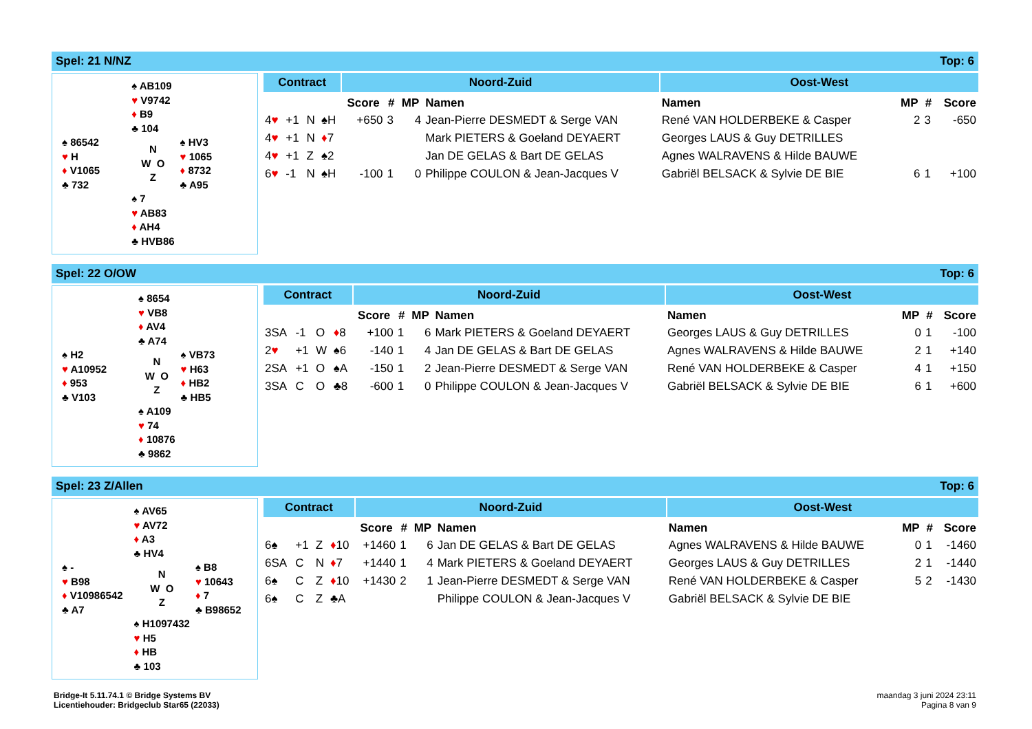Spel: 21 N/NZ Top: 6
| | | ♠ AB109 ♥ V9742 ♦ B9 ♣ 104 | |
| ♠ 86542 ♥ H ♦ V1065 ♣ 732 | | N W O Z | ♠ HV3 ♥ 1065 ♦ 8732 ♣ A95 |
| | | ♠ 7 ♥ AB83 ♦ AH4 ♣ HVB86 | |
| Contract | | | | Noord-Zuid | | | | Oost-West | | | |
| --- | --- | --- | --- | --- | --- | --- | --- | --- | --- | --- | --- |
| | | | | Score | # | MP | Namen | Namen | MP | # | Score |
| 4 ♥ | +1 | N | ♠H | +650 | 3 | 4 | Jean-Pierre DESMEDT & Serge VAN | René VAN HOLDERBEKE & Casper | 2 | 3 | -650 |
| 4 ♥ | +1 | N | ♦ 7 | | | | Mark PIETERS & Goeland DEYAERT | Georges LAUS & Guy DETRILLES | | | |
| 4 ♥ | +1 | Z | ♠2 | | | | Jan DE GELAS & Bart DE GELAS | Agnes WALRAVENS & Hilde BAUWE | | | |
| 6 ♥ | -1 | N | ♠H | -100 | 1 | 0 | Philippe COULON & Jean-Jacques V | Gabriël BELSACK & Sylvie DE BIE | 6 | 1 | +100 |
Spel: 22 O/OW Top: 6
| | | ♠ 8654 ♥ VB8 ♦ AV4 ♣ A74 | |
| ♠ H2 ♥ A10952 ♦ 953 ♣ V103 | | N W O Z | ♠ VB73 ♥ H63 ♦ HB2 ♣ HB5 |
| | | ♠ A109 ♥ 74 ♦ 10876 ♣ 9862 | |
| Contract | | | | Noord-Zuid | | | | Oost-West | | | |
| --- | --- | --- | --- | --- | --- | --- | --- | --- | --- | --- | --- |
| | | | | Score | # | MP | Namen | Namen | MP | # | Score |
| 3SA | -1 | O | ♦ 8 | +100 | 1 | 6 | Mark PIETERS & Goeland DEYAERT | Georges LAUS & Guy DETRILLES | 0 | 1 | -100 |
| 2 ♥ | +1 | W | ♠6 | -140 | 1 | 4 | Jan DE GELAS & Bart DE GELAS | Agnes WALRAVENS & Hilde BAUWE | 2 | 1 | +140 |
| 2SA | +1 | O | ♠A | -150 | 1 | 2 | Jean-Pierre DESMEDT & Serge VAN | René VAN HOLDERBEKE & Casper | 4 | 1 | +150 |
| 3SA | C | O | ♣8 | -600 | 1 | 0 | Philippe COULON & Jean-Jacques V | Gabriël BELSACK & Sylvie DE BIE | 6 | 1 | +600 |
Spel: 23 Z/Allen Top: 6
| | | ♠ AV65 ♥ AV72 ♦ A3 ♣ HV4 | |
| ♠ - ♥ B98 ♦ V10986542 ♣ A7 | | N W O Z | ♠ B8 ♥ 10643 ♦ 7 ♣ B98652 |
| | | ♠ H1097432 ♥ H5 ♦ HB ♣ 103 | |
| Contract | | | | Noord-Zuid | | | | Oost-West | | | |
| --- | --- | --- | --- | --- | --- | --- | --- | --- | --- | --- | --- |
| | | | | Score | # | MP | Namen | Namen | MP | # | Score |
| 6♠ | +1 | Z | ♦ 10 | +1460 | 1 | 6 | Jan DE GELAS & Bart DE GELAS | Agnes WALRAVENS & Hilde BAUWE | 0 | 1 | -1460 |
| 6SA | C | N | ♦ 7 | +1440 | 1 | 4 | Mark PIETERS & Goeland DEYAERT | Georges LAUS & Guy DETRILLES | 2 | 1 | -1440 |
| 6♠ | C | Z | ♦ 10 | +1430 | 2 | 1 | Jean-Pierre DESMEDT & Serge VAN | René VAN HOLDERBEKE & Casper | 5 | 2 | -1430 |
| 6♠ | C | Z | ♣A | | | | Philippe COULON & Jean-Jacques V | Gabriël BELSACK & Sylvie DE BIE | | | |
Bridge-It 5.11.74.1 © Bridge Systems BV
Licentiehouder: Bridgeclub Star65 (22033)
maandag 3 juni 2024 23:11
Pagina 8 van 9